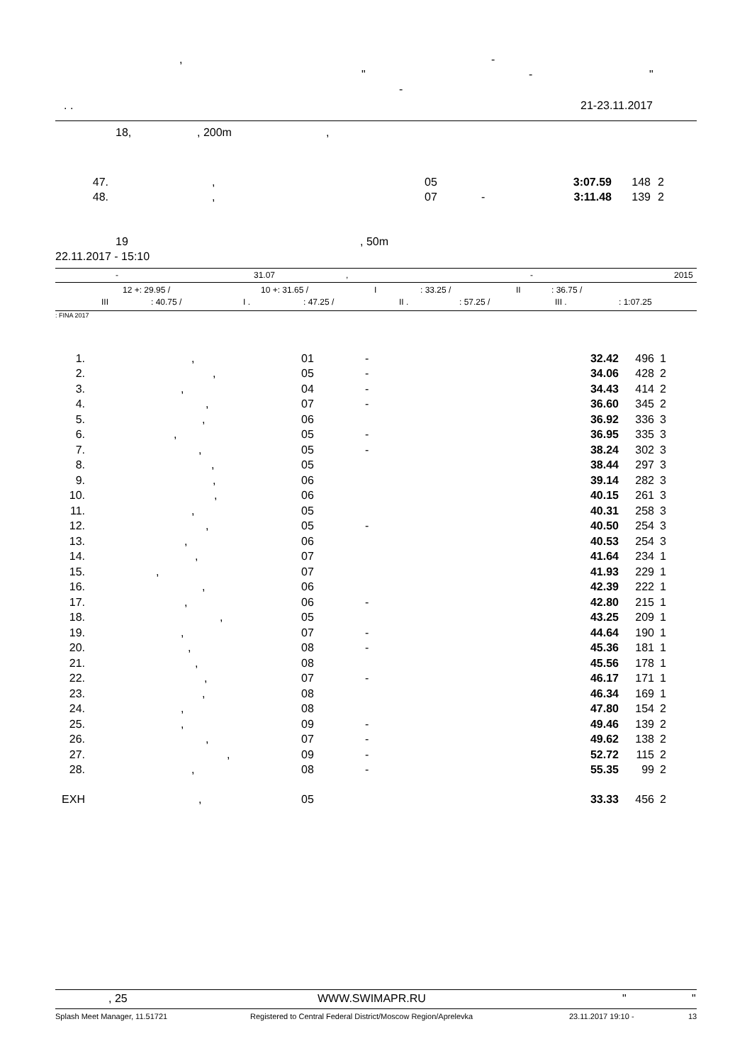, -
" - "
-
. . 21-23.11.2017
18,, 200m,
| 47. | , | 05 | | 3:07.59 | 148 | 2 |
| 48. | , | 07 | - | 3:11.48 | 139 | 2 |
19, 50m
22.11.2017 - 15:10
- 31.07, - 2015
12 +: 29.95 / 10 +: 31.65 / I: 33.25 / II: 36.75 /
III: 40.75 / I .: 47.25 / II .: 57.25 / III .: 1:07.25
: FINA 2017
| 1. | , | 01 | - | 32.42 | 496 | 1 |
| 2. | , | 05 | - | 34.06 | 428 | 2 |
| 3. | , | 04 | - | 34.43 | 414 | 2 |
| 4. | , | 07 | - | 36.60 | 345 | 2 |
| 5. | , | 06 | | 36.92 | 336 | 3 |
| 6. | , | 05 | - | 36.95 | 335 | 3 |
| 7. | , | 05 | - | 38.24 | 302 | 3 |
| 8. | , | 05 | | 38.44 | 297 | 3 |
| 9. | , | 06 | | 39.14 | 282 | 3 |
| 10. | , | 06 | | 40.15 | 261 | 3 |
| 11. | , | 05 | | 40.31 | 258 | 3 |
| 12. | , | 05 | - | 40.50 | 254 | 3 |
| 13. | , | 06 | | 40.53 | 254 | 3 |
| 14. | , | 07 | | 41.64 | 234 | 1 |
| 15. | , | 07 | | 41.93 | 229 | 1 |
| 16. | , | 06 | | 42.39 | 222 | 1 |
| 17. | , | 06 | - | 42.80 | 215 | 1 |
| 18. | , | 05 | | 43.25 | 209 | 1 |
| 19. | , | 07 | - | 44.64 | 190 | 1 |
| 20. | , | 08 | - | 45.36 | 181 | 1 |
| 21. | , | 08 | | 45.56 | 178 | 1 |
| 22. | , | 07 | - | 46.17 | 171 | 1 |
| 23. | , | 08 | | 46.34 | 169 | 1 |
| 24. | , | 08 | | 47.80 | 154 | 2 |
| 25. | , | 09 | - | 49.46 | 139 | 2 |
| 26. | , | 07 | - | 49.62 | 138 | 2 |
| 27. | , | 09 | - | 52.72 | 115 | 2 |
| 28. | , | 08 | - | 55.35 | 99 | 2 |
| EXH | , | 05 | | 33.33 | 456 | 2 |
, 25 WWW.SWIMAPR.RU " "
Splash Meet Manager, 11.51721 Registered to Central Federal District/Moscow Region/Aprelevka 23.11.2017 19:10 - 13